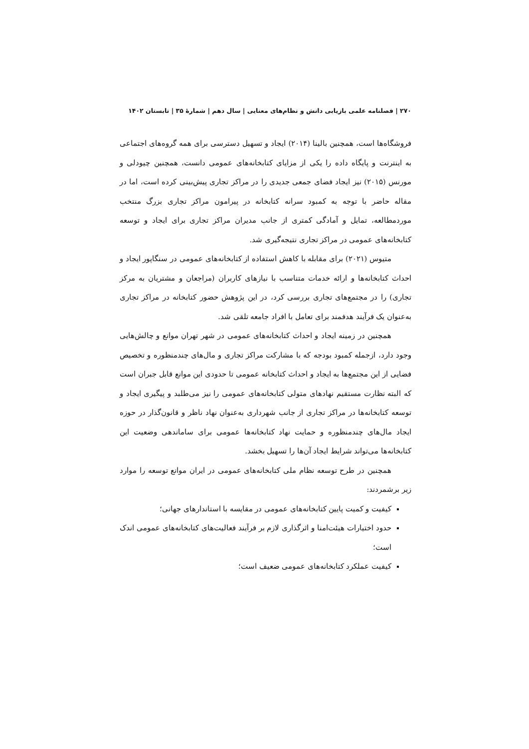۲۷۰ | فصلنامه علمی بازیابی دانش و نظام‌های معنایی | سال دهم | شمارۀ ۳۵ | تابستان ۱۴۰۲
فروشگاه‌ها است، همچنین بالینا (۲۰۱۴) ایجاد و تسهیل دسترسی برای همه گروه‌های اجتماعی به اینترنت و پایگاه داده را یکی از مزایای کتابخانه‌های عمومی دانست، همچنین چیودلی و مورنس (۲۰۱۵) نیز ایجاد فضای جمعی جدیدی را در مراکز تجاری پیش‌بینی کرده است، اما در مقاله حاضر با توجه به کمبود سرانه کتابخانه در پیرامون مراکز تجاری بزرگ منتخب موردمطالعه، تمایل و آمادگی کمتری از جانب مدیران مراکز تجاری برای ایجاد و توسعه کتابخانه‌های عمومی در مراکز تجاری نتیجه‌گیری شد.
متیوس (۲۰۲۱) برای مقابله با کاهش استفاده از کتابخانه‌های عمومی در سنگاپور ایجاد و احداث کتابخانه‌ها و ارائه خدمات متناسب با نیازهای کاربران (مراجعان و مشتریان به مرکز تجاری) را در مجتمع‌های تجاری بررسی کرد، در این پژوهش حضور کتابخانه در مراکز تجاری به‌عنوان یک فرآیند هدفمند برای تعامل با افراد جامعه تلقی شد.
همچنین در زمینه ایجاد و احداث کتابخانه‌های عمومی در شهر تهران موانع و چالش‌هایی وجود دارد، ازجمله کمبود بودجه که با مشارکت مراکز تجاری و مال‌های چندمنظوره و تخصیص فضایی از این مجتمع‌ها به ایجاد و احداث کتابخانه عمومی تا حدودی این موانع قابل جبران است که البته نظارت مستقیم نهادهای متولی کتابخانه‌های عمومی را نیز می‌طلبد و پیگیری ایجاد و توسعه کتابخانه‌ها در مراکز تجاری از جانب شهرداری به‌عنوان نهاد ناظر و قانون‌گذار در حوزه ایجاد مال‌های چندمنظوره و حمایت نهاد کتابخانه‌ها عمومی برای ساماندهی وضعیت این کتابخانه‌ها می‌تواند شرایط ایجاد آن‌ها را تسهیل بخشد.
همچنین در طرح توسعه نظام ملی کتابخانه‌های عمومی در ایران موانع توسعه را موارد زیر برشمردند:
کیفیت و کمیت پایین کتابخانه‌های عمومی در مقایسه با استاندارهای جهانی؛
حدود اختیارات هیئت‌امنا و اثرگذاری لازم بر فرآیند فعالیت‌های کتابخانه‌های عمومی اندک است؛
کیفیت عملکرد کتابخانه‌های عمومی ضعیف است؛